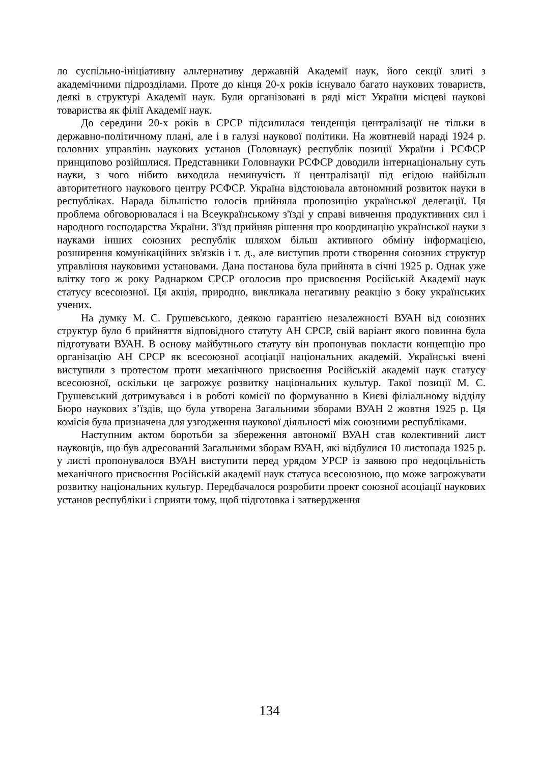ло суспільно-ініціативну альтернативу державній Академії наук, його секції злиті з академічними підрозділами. Проте до кінця 20-х років існувало багато наукових товариств, деякі в структурі Академії наук. Були організовані в ряді міст України місцеві наукові товариства як філії Академії наук.
До середини 20-х років в СРСР підсилилася тенденція централізації не тільки в державно-політичному плані, але і в галузі наукової політики. На жовтневій нараді 1924 р. головних управлінь наукових установ (Головнаук) республік позиції України і РСФСР принципово розійшлися. Представники Головнауки РСФСР доводили інтернаціональну суть науки, з чого нібито виходила неминучість її централізації під егідою найбільш авторитетного наукового центру РСФСР. Україна відстоювала автономний розвиток науки в республіках. Нарада більшістю голосів прийняла пропозицію української делегації. Ця проблема обговорювалася і на Всеукраїнському з'їзді у справі вивчення продуктивних сил і народного господарства України. З'їзд прийняв рішення про координацію української науки з науками інших союзних республік шляхом більш активного обміну інформацією, розширення комунікаційних зв'язків і т. д., але виступив проти створення союзних структур управління науковими установами. Дана постанова була прийнята в січні 1925 р. Однак уже влітку того ж року Раднарком СРСР оголосив про присвоєння Російській Академії наук статусу всесоюзної. Ця акція, природно, викликала негативну реакцію з боку українських учених.
На думку М. С. Грушевського, деякою гарантією незалежності ВУАН від союзних структур було б прийняття відповідного статуту АН СРСР, свій варіант якого повинна була підготувати ВУАН. В основу майбутнього статуту він пропонував покласти концепцію про організацію АН СРСР як всесоюзної асоціації національних академій. Українські вчені виступили з протестом проти механічного присвоєння Російській академії наук статусу всесоюзної, оскільки це загрожує розвитку національних культур. Такої позиції М. С. Грушевський дотримувався і в роботі комісії по формуванню в Києві філіальному відділу Бюро наукових з’їздів, що була утворена Загальними зборами ВУАН 2 жовтня 1925 р. Ця комісія була призначена для узгодження наукової діяльності між союзними республіками.
Наступним актом боротьби за збереження автономії ВУАН став колективний лист науковців, що був адресований Загальними зборам ВУАН, які відбулися 10 листопада 1925 р. у листі пропонувалося ВУАН виступити перед урядом УРСР із заявою про недоцільність механічного присвоєння Російській академії наук статуса всесоюзною, що може загрожувати розвитку національних культур. Передбачалося розробити проект союзної асоціації наукових установ республіки і сприяти тому, щоб підготовка і затвердження
134